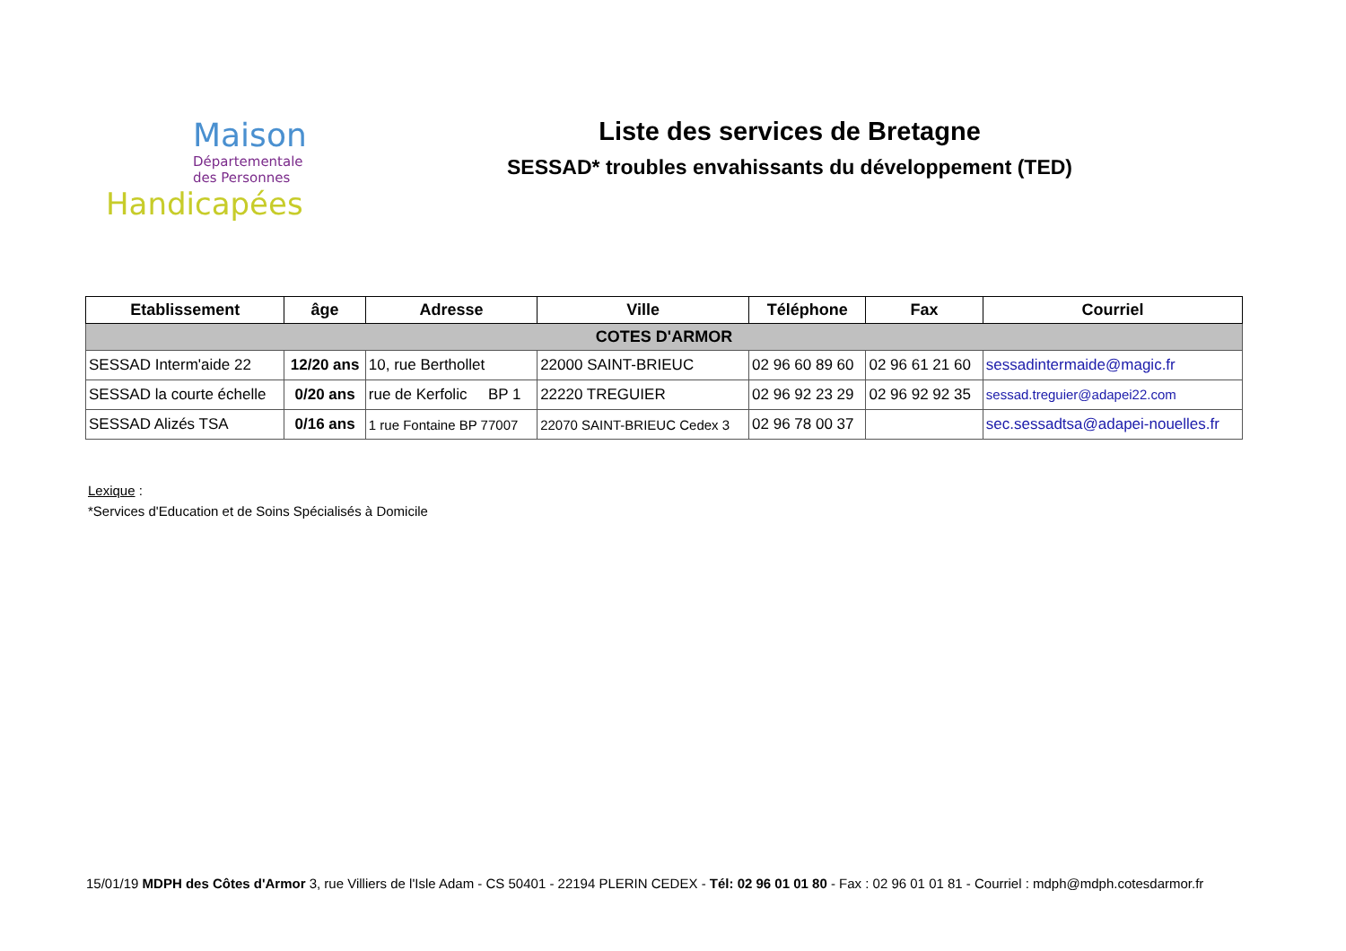Maison
Départementale
des Personnes
Handicapées
Liste des services de Bretagne
SESSAD* troubles envahissants du développement (TED)
| Etablissement | âge | Adresse | Ville | Téléphone | Fax | Courriel |
| --- | --- | --- | --- | --- | --- | --- |
| COTES D'ARMOR | | | | | | |
| SESSAD Interm'aide 22 | 12/20 ans | 10, rue Berthollet | 22000 SAINT-BRIEUC | 02 96 60 89 60 | 02 96 61 21 60 | sessadintermaide@magic.fr |
| SESSAD la courte échelle | 0/20 ans | rue de Kerfolic BP 1 | 22220 TREGUIER | 02 96 92 23 29 | 02 96 92 92 35 | sessad.treguier@adapei22.com |
| SESSAD Alizés TSA | 0/16 ans | 1 rue Fontaine BP 77007 | 22070 SAINT-BRIEUC Cedex 3 | 02 96 78 00 37 | | sec.sessadtsa@adapei-nouelles.fr |
Lexique :
*Services d'Education et de Soins Spécialisés à Domicile
15/01/19 MDPH des Côtes d'Armor 3, rue Villiers de l'Isle Adam - CS 50401 - 22194 PLERIN CEDEX - Tél: 02 96 01 01 80 - Fax : 02 96 01 01 81 - Courriel : mdph@mdph.cotesdarmor.fr